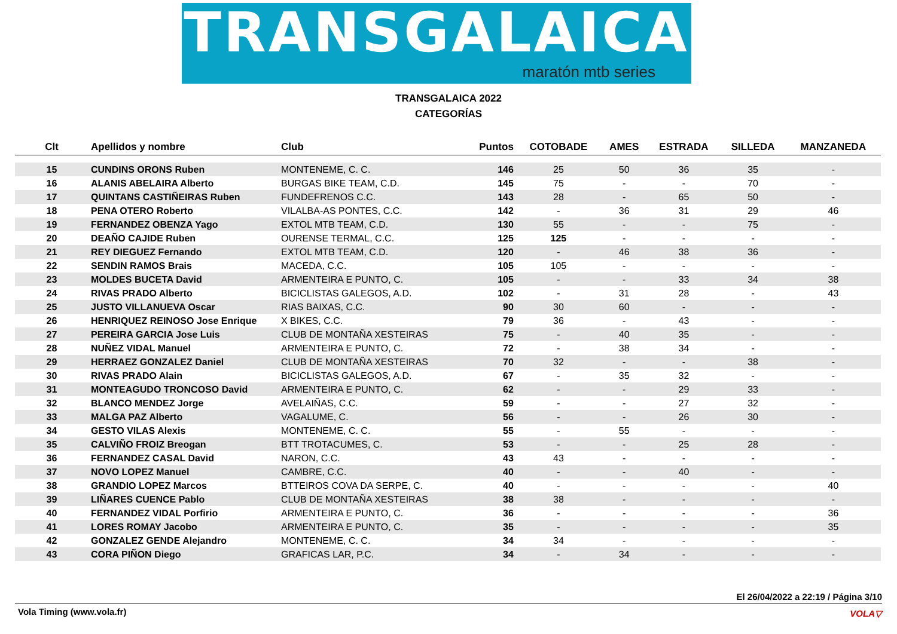TRANSGALAICA
maratón mtb series
TRANSGALAICA 2022
CATEGORÍAS
| Clt | Apellidos y nombre | Club | Puntos | COTOBADE | AMES | ESTRADA | SILLEDA | MANZANEDA |
| --- | --- | --- | --- | --- | --- | --- | --- | --- |
| 15 | CUNDINS ORONS Ruben | MONTENEME, C. C. | 146 | 25 | 50 | 36 | 35 | - |
| 16 | ALANIS ABELAIRA Alberto | BURGAS BIKE TEAM, C.D. | 145 | 75 | - | - | 70 | - |
| 17 | QUINTANS CASTIÑEIRAS Ruben | FUNDEFRENOS C.C. | 143 | 28 | - | 65 | 50 | - |
| 18 | PENA OTERO Roberto | VILALBA-AS PONTES, C.C. | 142 | - | 36 | 31 | 29 | 46 |
| 19 | FERNANDEZ OBENZA Yago | EXTOL MTB TEAM, C.D. | 130 | 55 | - | - | 75 | - |
| 20 | DEAÑO CAJIDE Ruben | OURENSE TERMAL, C.C. | 125 | 125 | - | - | - | - |
| 21 | REY DIEGUEZ Fernando | EXTOL MTB TEAM, C.D. | 120 | - | 46 | 38 | 36 | - |
| 22 | SENDIN RAMOS Brais | MACEDA, C.C. | 105 | 105 | - | - | - | - |
| 23 | MOLDES BUCETA David | ARMENTEIRA E PUNTO, C. | 105 | - | - | 33 | 34 | 38 |
| 24 | RIVAS PRADO Alberto | BICICLISTAS GALEGOS, A.D. | 102 | - | 31 | 28 | - | 43 |
| 25 | JUSTO VILLANUEVA Oscar | RIAS BAIXAS, C.C. | 90 | 30 | 60 | - | - | - |
| 26 | HENRIQUEZ REINOSO Jose Enrique | X BIKES, C.C. | 79 | 36 | - | 43 | - | - |
| 27 | PEREIRA GARCIA Jose Luis | CLUB DE MONTAÑA XESTEIRAS | 75 | - | 40 | 35 | - | - |
| 28 | NUÑEZ VIDAL Manuel | ARMENTEIRA E PUNTO, C. | 72 | - | 38 | 34 | - | - |
| 29 | HERRAEZ GONZALEZ Daniel | CLUB DE MONTAÑA XESTEIRAS | 70 | 32 | - | - | 38 | - |
| 30 | RIVAS PRADO Alain | BICICLISTAS GALEGOS, A.D. | 67 | - | 35 | 32 | - | - |
| 31 | MONTEAGUDO TRONCOSO David | ARMENTEIRA E PUNTO, C. | 62 | - | - | 29 | 33 | - |
| 32 | BLANCO MENDEZ Jorge | AVELAIÑAS, C.C. | 59 | - | - | 27 | 32 | - |
| 33 | MALGA PAZ Alberto | VAGALUME, C. | 56 | - | - | 26 | 30 | - |
| 34 | GESTO VILAS Alexis | MONTENEME, C. C. | 55 | - | 55 | - | - | - |
| 35 | CALVIÑO FROIZ Breogan | BTT TROTACUMES, C. | 53 | - | - | 25 | 28 | - |
| 36 | FERNANDEZ CASAL David | NARON, C.C. | 43 | 43 | - | - | - | - |
| 37 | NOVO LOPEZ Manuel | CAMBRE, C.C. | 40 | - | - | 40 | - | - |
| 38 | GRANDIO LOPEZ Marcos | BTTEIROS COVA DA SERPE, C. | 40 | - | - | - | - | 40 |
| 39 | LIÑARES CUENCE Pablo | CLUB DE MONTAÑA XESTEIRAS | 38 | 38 | - | - | - | - |
| 40 | FERNANDEZ VIDAL Porfirio | ARMENTEIRA E PUNTO, C. | 36 | - | - | - | - | 36 |
| 41 | LORES ROMAY Jacobo | ARMENTEIRA E PUNTO, C. | 35 | - | - | - | - | 35 |
| 42 | GONZALEZ GENDE Alejandro | MONTENEME, C. C. | 34 | 34 | - | - | - | - |
| 43 | CORA PIÑON Diego | GRAFICAS LAR, P.C. | 34 | - | 34 | - | - | - |
El 26/04/2022 a 22:19 / Página 3/10
Vola Timing (www.vola.fr)
VOLA▽